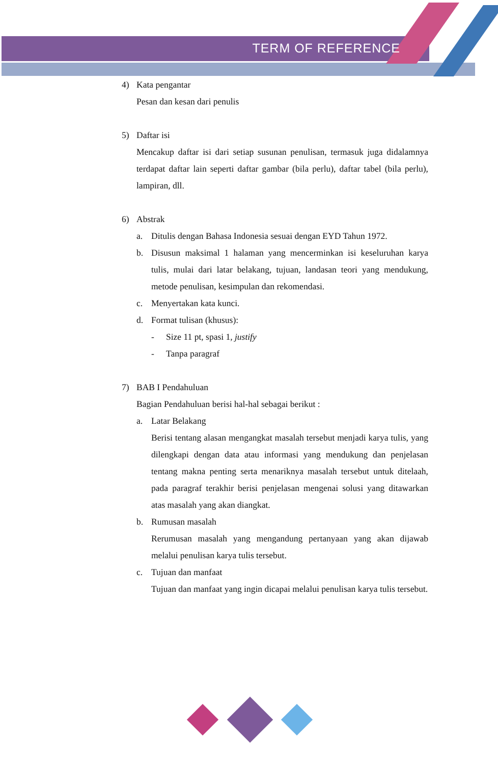TERM OF REFERENCE
4) Kata pengantar
Pesan dan kesan dari penulis
5) Daftar isi
Mencakup daftar isi dari setiap susunan penulisan, termasuk juga didalamnya terdapat daftar lain seperti daftar gambar (bila perlu), daftar tabel (bila perlu), lampiran, dll.
6) Abstrak
a. Ditulis dengan Bahasa Indonesia sesuai dengan EYD Tahun 1972.
b. Disusun maksimal 1 halaman yang mencerminkan isi keseluruhan karya tulis, mulai dari latar belakang, tujuan, landasan teori yang mendukung, metode penulisan, kesimpulan dan rekomendasi.
c. Menyertakan kata kunci.
d. Format tulisan (khusus):
- Size 11 pt, spasi 1, justify
- Tanpa paragraf
7) BAB I Pendahuluan
Bagian Pendahuluan berisi hal-hal sebagai berikut :
a. Latar Belakang
Berisi tentang alasan mengangkat masalah tersebut menjadi karya tulis, yang dilengkapi dengan data atau informasi yang mendukung dan penjelasan tentang makna penting serta menariknya masalah tersebut untuk ditelaah, pada paragraf terakhir berisi penjelasan mengenai solusi yang ditawarkan atas masalah yang akan diangkat.
b. Rumusan masalah
Rerumusan masalah yang mengandung pertanyaan yang akan dijawab melalui penulisan karya tulis tersebut.
c. Tujuan dan manfaat
Tujuan dan manfaat yang ingin dicapai melalui penulisan karya tulis tersebut.